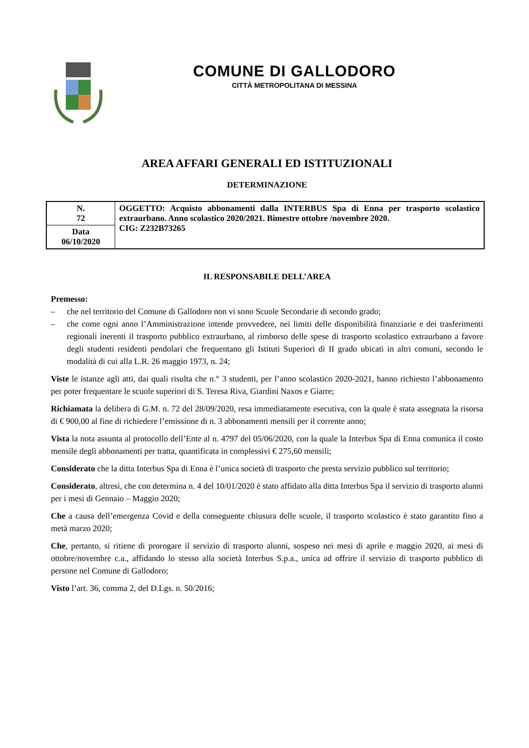COMUNE DI GALLODORO
CITTÀ METROPOLITANA DI MESSINA
AREA AFFARI GENERALI ED ISTITUZIONALI
DETERMINAZIONE
| N. 72 | OGGETTO: Acquisto abbonamenti dalla INTERBUS Spa di Enna per trasporto scolastico extraurbano. Anno scolastico 2020/2021. Bimestre ottobre /novembre 2020. CIG: Z232B73265 |
| Data 06/10/2020 | |
IL RESPONSABILE DELL’AREA
Premesso:
– che nel territorio del Comune di Gallodoro non vi sono Scuole Secondarie di secondo grado;
– che come ogni anno l’Amministrazione intende provvedere, nei limiti delle disponibilità finanziarie e dei trasferimenti regionali inerenti il trasporto pubblico extraurbano, al rimborso delle spese di trasporto scolastico extraurbano a favore degli studenti residenti pendolari che frequentano gli Istituti Superiori di II grado ubicati in altri comuni, secondo le modalità di cui alla L.R. 26 maggio 1973, n. 24;
Viste le istanze agli atti, dai quali risulta che n.° 3 studenti, per l’anno scolastico 2020-2021, hanno richiesto l’abbonamento per poter frequentare le scuole superiori di S. Teresa Riva, Giardini Naxos e Giarre;
Richiamata la delibera di G.M. n. 72 del 28/09/2020, resa immediatamente esecutiva, con la quale è stata assegnata la risorsa di € 900,00 al fine di richiedere l’emissione di n. 3 abbonamenti mensili per il corrente anno;
Vista la nota assunta al protocollo dell’Ente al n. 4797 del 05/06/2020, con la quale la Interbus Spa di Enna comunica il costo mensile degli abbonamenti per tratta, quantificata in complessivi € 275,60 mensili;
Considerato che la ditta Interbus Spa di Enna è l’unica società di trasporto che presta servizio pubblico sul territorio;
Considerato, altresì, che con determina n. 4 del 10/01/2020 è stato affidato alla ditta Interbus Spa il servizio di trasporto alunni per i mesi di Gennaio – Maggio 2020;
Che a causa dell’emergenza Covid e della conseguente chiusura delle scuole, il trasporto scolastico è stato garantito fino a metà marzo 2020;
Che, pertanto, si ritiene di prorogare il servizio di trasporto alunni, sospeso nei mesi di aprile e maggio 2020, ai mesi di ottobre/novembre c.a., affidando lo stesso alla società Interbus S.p.a., unica ad offrire il servizio di trasporto pubblico di persone nel Comune di Gallodoro;
Visto l’art. 36, comma 2, del D.Lgs. n. 50/2016;